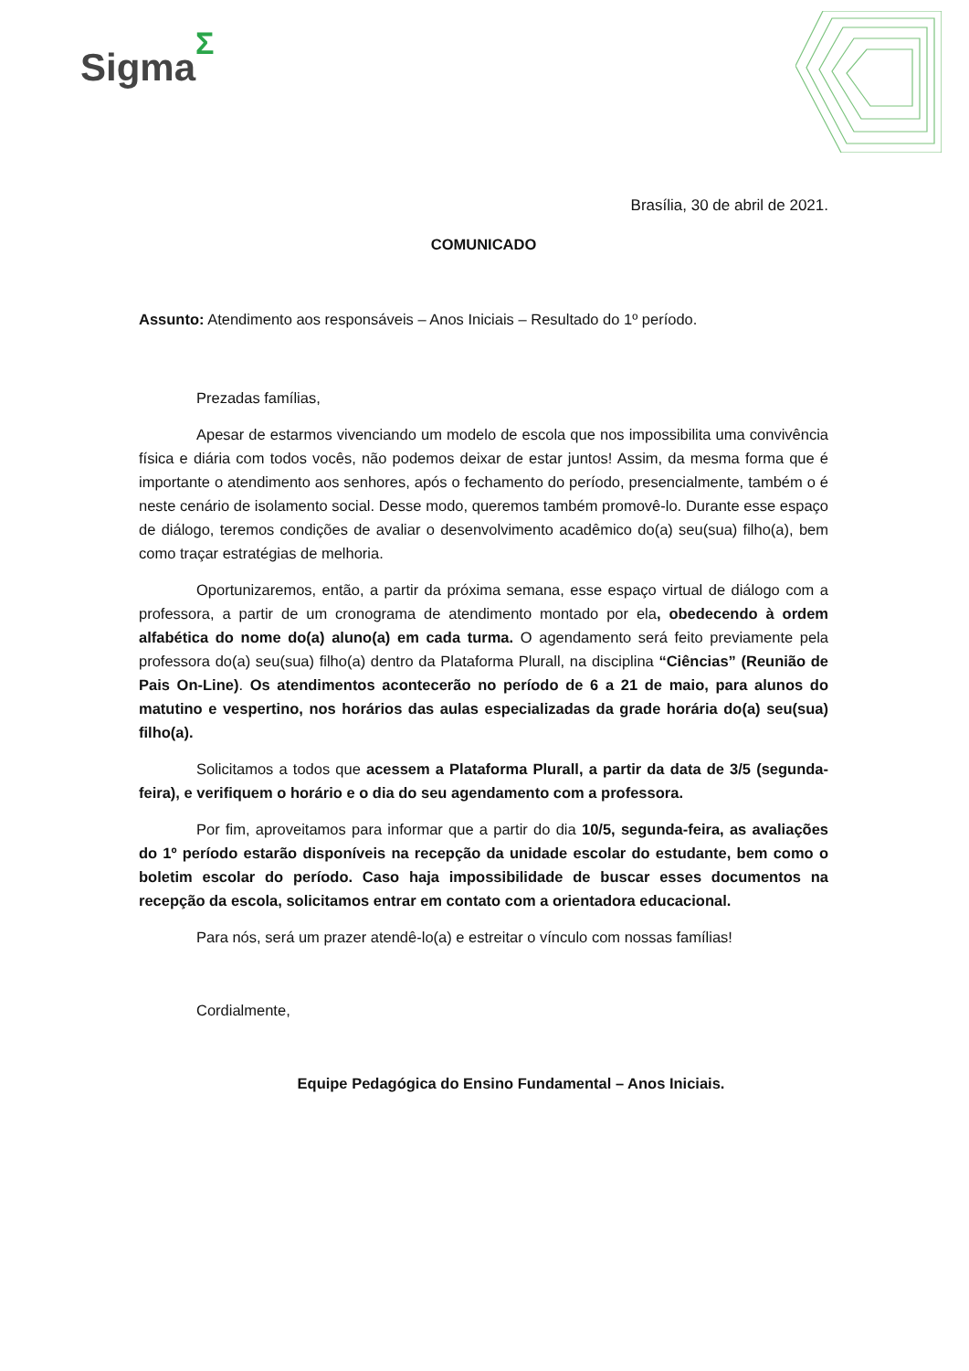SigmaΣ
Brasília, 30 de abril de 2021.
COMUNICADO
Assunto: Atendimento aos responsáveis – Anos Iniciais – Resultado do 1º período.
Prezadas famílias,
Apesar de estarmos vivenciando um modelo de escola que nos impossibilita uma convivência física e diária com todos vocês, não podemos deixar de estar juntos! Assim, da mesma forma que é importante o atendimento aos senhores, após o fechamento do período, presencialmente, também o é neste cenário de isolamento social. Desse modo, queremos também promovê-lo. Durante esse espaço de diálogo, teremos condições de avaliar o desenvolvimento acadêmico do(a) seu(sua) filho(a), bem como traçar estratégias de melhoria.
Oportunizaremos, então, a partir da próxima semana, esse espaço virtual de diálogo com a professora, a partir de um cronograma de atendimento montado por ela, obedecendo à ordem alfabética do nome do(a) aluno(a) em cada turma. O agendamento será feito previamente pela professora do(a) seu(sua) filho(a) dentro da Plataforma Plurall, na disciplina “Ciências” (Reunião de Pais On-Line). Os atendimentos acontecerão no período de 6 a 21 de maio, para alunos do matutino e vespertino, nos horários das aulas especializadas da grade horária do(a) seu(sua) filho(a).
Solicitamos a todos que acessem a Plataforma Plurall, a partir da data de 3/5 (segunda-feira), e verifiquem o horário e o dia do seu agendamento com a professora.
Por fim, aproveitamos para informar que a partir do dia 10/5, segunda-feira, as avaliações do 1º período estarão disponíveis na recepção da unidade escolar do estudante, bem como o boletim escolar do período. Caso haja impossibilidade de buscar esses documentos na recepção da escola, solicitamos entrar em contato com a orientadora educacional.
Para nós, será um prazer atendê-lo(a) e estreitar o vínculo com nossas famílias!
Cordialmente,
Equipe Pedagógica do Ensino Fundamental – Anos Iniciais.